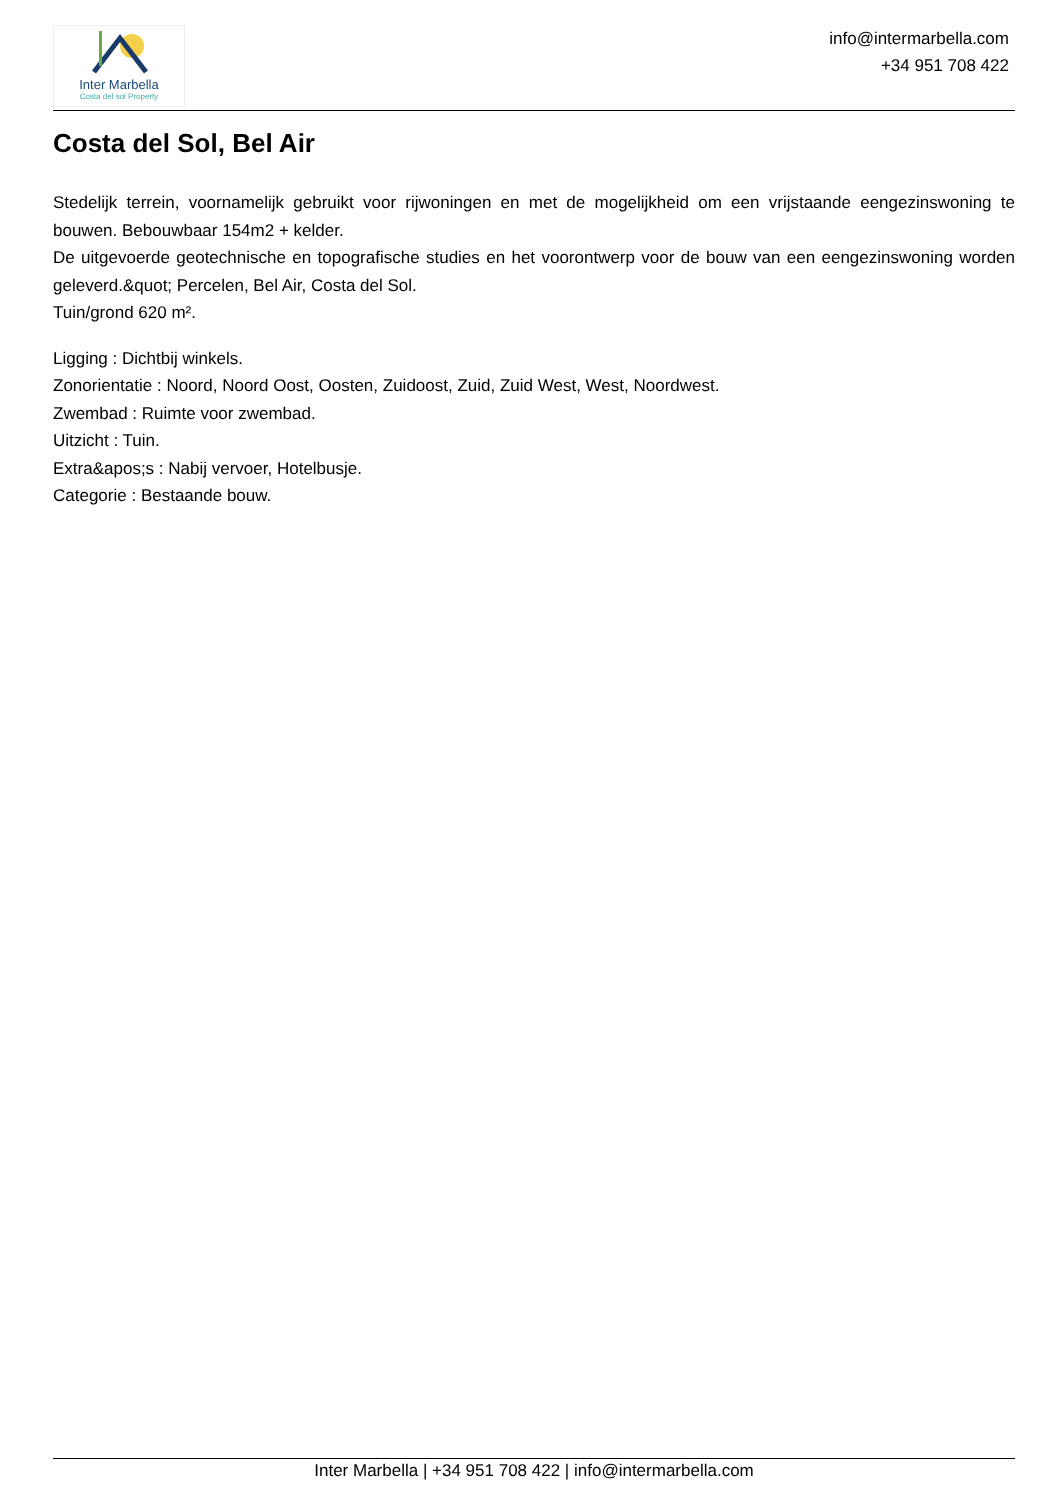Inter Marbella
Costa del sol Property
info@intermarbella.com
+34 951 708 422
Costa del Sol, Bel Air
Stedelijk terrein, voornamelijk gebruikt voor rijwoningen en met de mogelijkheid om een vrijstaande eengezinswoning te bouwen. Bebouwbaar 154m2 + kelder.
De uitgevoerde geotechnische en topografische studies en het voorontwerp voor de bouw van een eengezinswoning worden geleverd.&quot; Percelen, Bel Air, Costa del Sol.
Tuin/grond 620 m².
Ligging : Dichtbij winkels.
Zonorientatie : Noord, Noord Oost, Oosten, Zuidoost, Zuid, Zuid West, West, Noordwest.
Zwembad : Ruimte voor zwembad.
Uitzicht : Tuin.
Extra&apos;s : Nabij vervoer, Hotelbusje.
Categorie : Bestaande bouw.
Inter Marbella | +34 951 708 422 | info@intermarbella.com